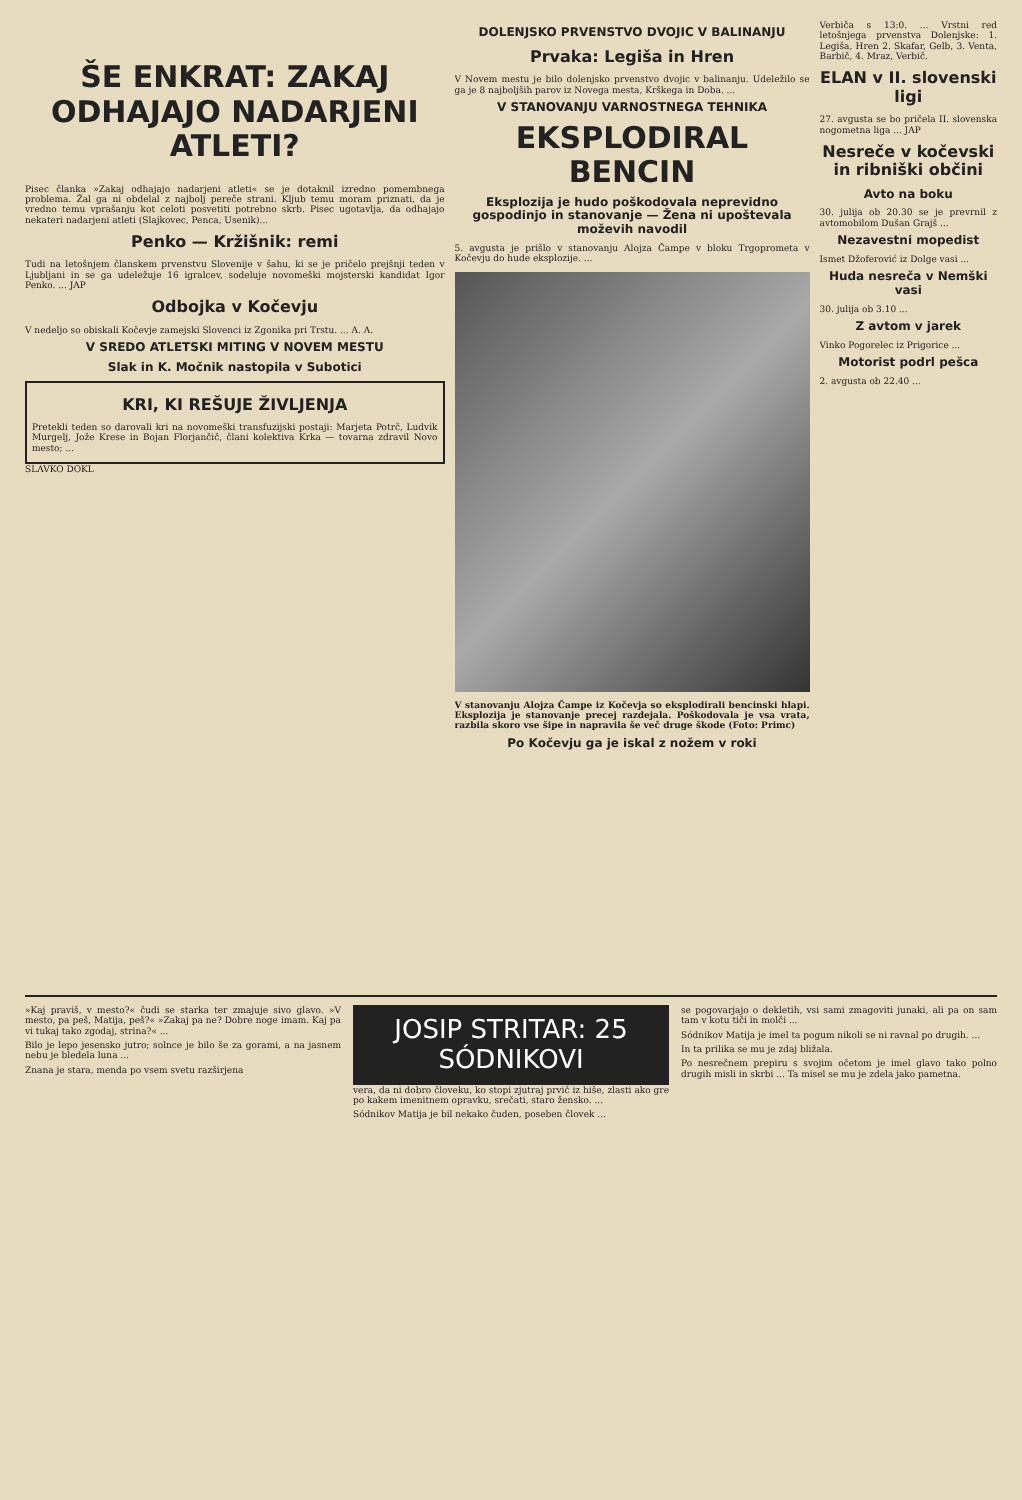ŠE ENKRAT: ZAKAJ ODHAJAJO NADARJENI ATLETI?
Pisec članka »Zakaj odhajajo nadarjeni atleti« se je dotaknil izredno pomembnega problema. Žal ga ni obdelal z najbolj pereče strani. Kljub temu moram priznati, da je vredno temu vprašanju kot celoti posvetiti potrebno skrb. Pisec ugotavlja, da odhajajo nekateri nadarjeni atleti (Slajkovec, Penca, Usenik)...
Penko — Kržišnik: remi
Tudi na letošnjem članskem prvenstvu Slovenije v šahu, ki se je pričelo prejšnji teden v Ljubljani in se ga udeležuje 16 igralcev, sodeluje novomeški mojsterski kandidat Igor Penko. ... JAP
Odbojka v Kočevju
V nedeljo so obiskali Kočevje zamejski Slovenci iz Zgonika pri Trstu. ... A. A.
V SREDO ATLETSKI MITING V NOVEM MESTU
Slak in K. Močnik nastopila v Subotici
KRI, KI REŠUJE ŽIVLJENJA
Pretekli teden so darovali kri na novomeški transfuzijski postaji: Marjeta Potrč, Ludvik Murgelj, Jože Krese in Bojan Florjančič, člani kolektiva Krka — tovarna zdravil Novo mesto; ...
SLAVKO DOKL
DOLENJSKO PRVENSTVO DVOJIC V BALINANJU
Prvaka: Legiša in Hren
V Novem mestu je bilo dolenjsko prvenstvo dvojic v balinanju. Udeležilo se ga je 8 najboljših parov iz Novega mesta, Krškega in Doba. ...
V STANOVANJU VARNOSTNEGA TEHNIKA
EKSPLODIRAL BENCIN
Eksplozija je hudo poškodovala neprevidno gospodinjo in stanovanje — Žena ni upoštevala moževih navodil
5. avgusta je prišlo v stanovanju Alojza Čampe v bloku Trgoprometa v Kočevju do hude eksplozije. ...
V stanovanju Alojza Čampe iz Kočevja so eksplodirali bencinski hlapi. Eksplozija je stanovanje precej razdejala. Poškodovala je vsa vrata, razbila skoro vse šipe in napravila še več druge škode (Foto: Primc)
Po Kočevju ga je iskal z nožem v roki
Verbiča s 13:0. ... Vrstni red letošnjega prvenstva Dolenjske: 1. Legiša, Hren 2. Skafar, Gelb, 3. Venta, Barbič, 4. Mraz, Verbič.
ELAN v II. slovenski ligi
27. avgusta se bo pričela II. slovenska nogometna liga ... JAP
Nesreče v kočevski in ribniški občini
Avto na boku
30. julija ob 20.30 se je prevrnil z avtomobilom Dušan Grajš ...
Nezavestni mopedist
Ismet Džoferović iz Dolge vasi ...
Huda nesreča v Nemški vasi
30. julija ob 3.10 ...
Z avtom v jarek
Vinko Pogorelec iz Prigorice ...
Motorist podrl pešca
2. avgusta ob 22.40 ...
»Kaj praviš, v mesto?« čudi se starka ter zmajuje sivo glavo. »V mesto, pa peš, Matija, peš?« »Zakaj pa ne? Dobre noge imam. Kaj pa vi tukaj tako zgodaj, strina?« ...
Bilo je lepo jesensko jutro; solnce je bilo še za gorami, a na jasnem nebu je bledela luna ...
Znana je stara, menda po vsem svetu razširjena
JOSIP STRITAR: 25
SÓDNIKOVI
vera, da ni dobro človeku, ko stopi zjutraj prvič iz hiše, zlasti ako gre po kakem imenitnem opravku, srečati, staro žensko. ...
Sódnikov Matija je bil nekako čuden, poseben človek ...
se pogovarjajo o dekletih, vsi sami zmagoviti junaki, ali pa on sam tam v kotu tiči in molči ...
Sódnikov Matija je imel ta pogum nikoli se ni ravnal po drugih. ...
In ta prilika se mu je zdaj bližala.
Po nesrečnem prepiru s svojim očetom je imel glavo tako polno drugih misli in skrbi ... Ta misel se mu je zdela jako pametna.